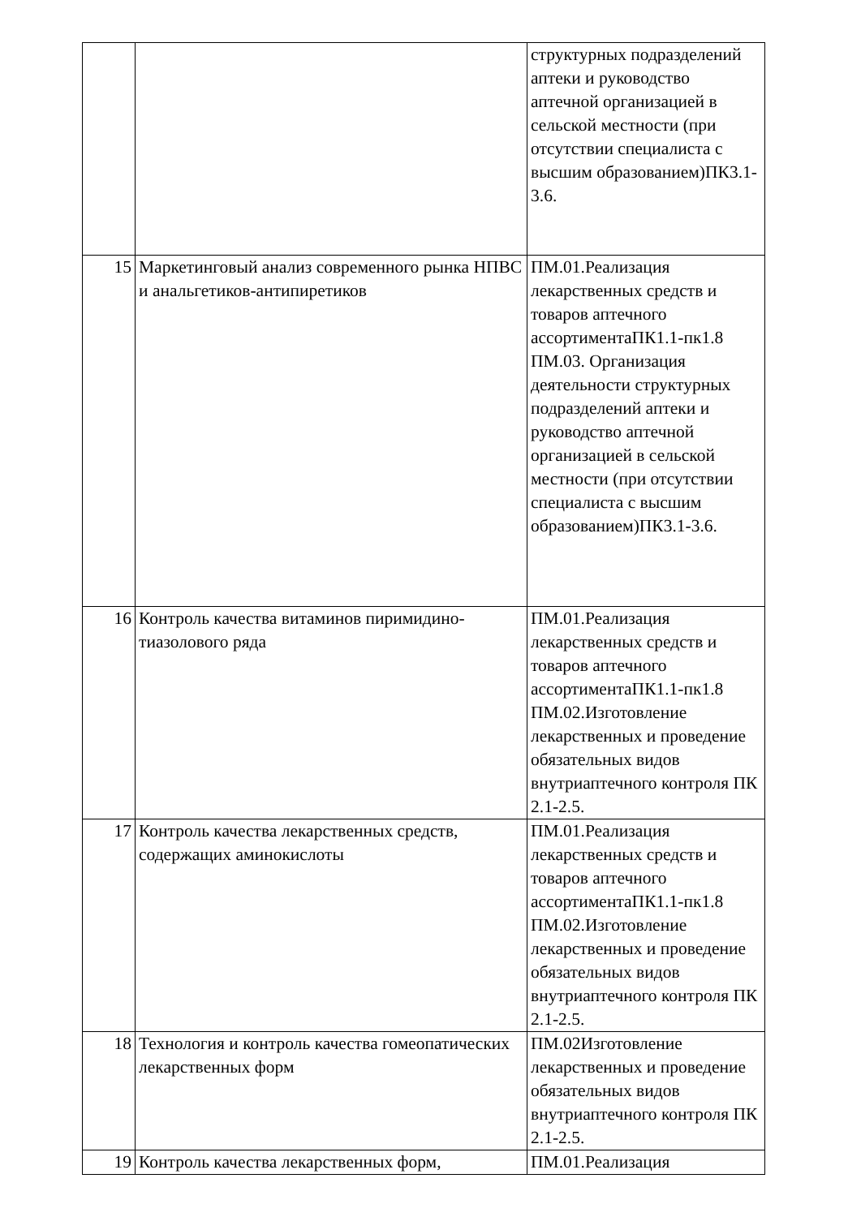| | | структурных подразделений аптеки и руководство аптечной организацией в сельской местности (при отсутствии специалиста с высшим образованием)ПК3.1-3.6. |
| 15 | Маркетинговый анализ современного рынка НПВС и анальгетиков-антипиретиков | ПМ.01.Реализация лекарственных средств и товаров аптечного ассортиментаПК1.1-пк1.8 ПМ.03. Организация деятельности структурных подразделений аптеки и руководство аптечной организацией в сельской местности (при отсутствии специалиста с высшим образованием)ПК3.1-3.6. |
| 16 | Контроль качества витаминов пиримидино-тиазолового ряда | ПМ.01.Реализация лекарственных средств и товаров аптечного ассортиментаПК1.1-пк1.8 ПМ.02.Изготовление лекарственных и проведение обязательных видов внутриаптечного контроля ПК 2.1-2.5. |
| 17 | Контроль качества лекарственных средств, содержащих аминокислоты | ПМ.01.Реализация лекарственных средств и товаров аптечного ассортиментаПК1.1-пк1.8 ПМ.02.Изготовление лекарственных и проведение обязательных видов внутриаптечного контроля ПК 2.1-2.5. |
| 18 | Технология и контроль качества гомеопатических лекарственных форм | ПМ.02Изготовление лекарственных и проведение обязательных видов внутриаптечного контроля ПК 2.1-2.5. |
| 19 | Контроль качества лекарственных форм, | ПМ.01.Реализация |